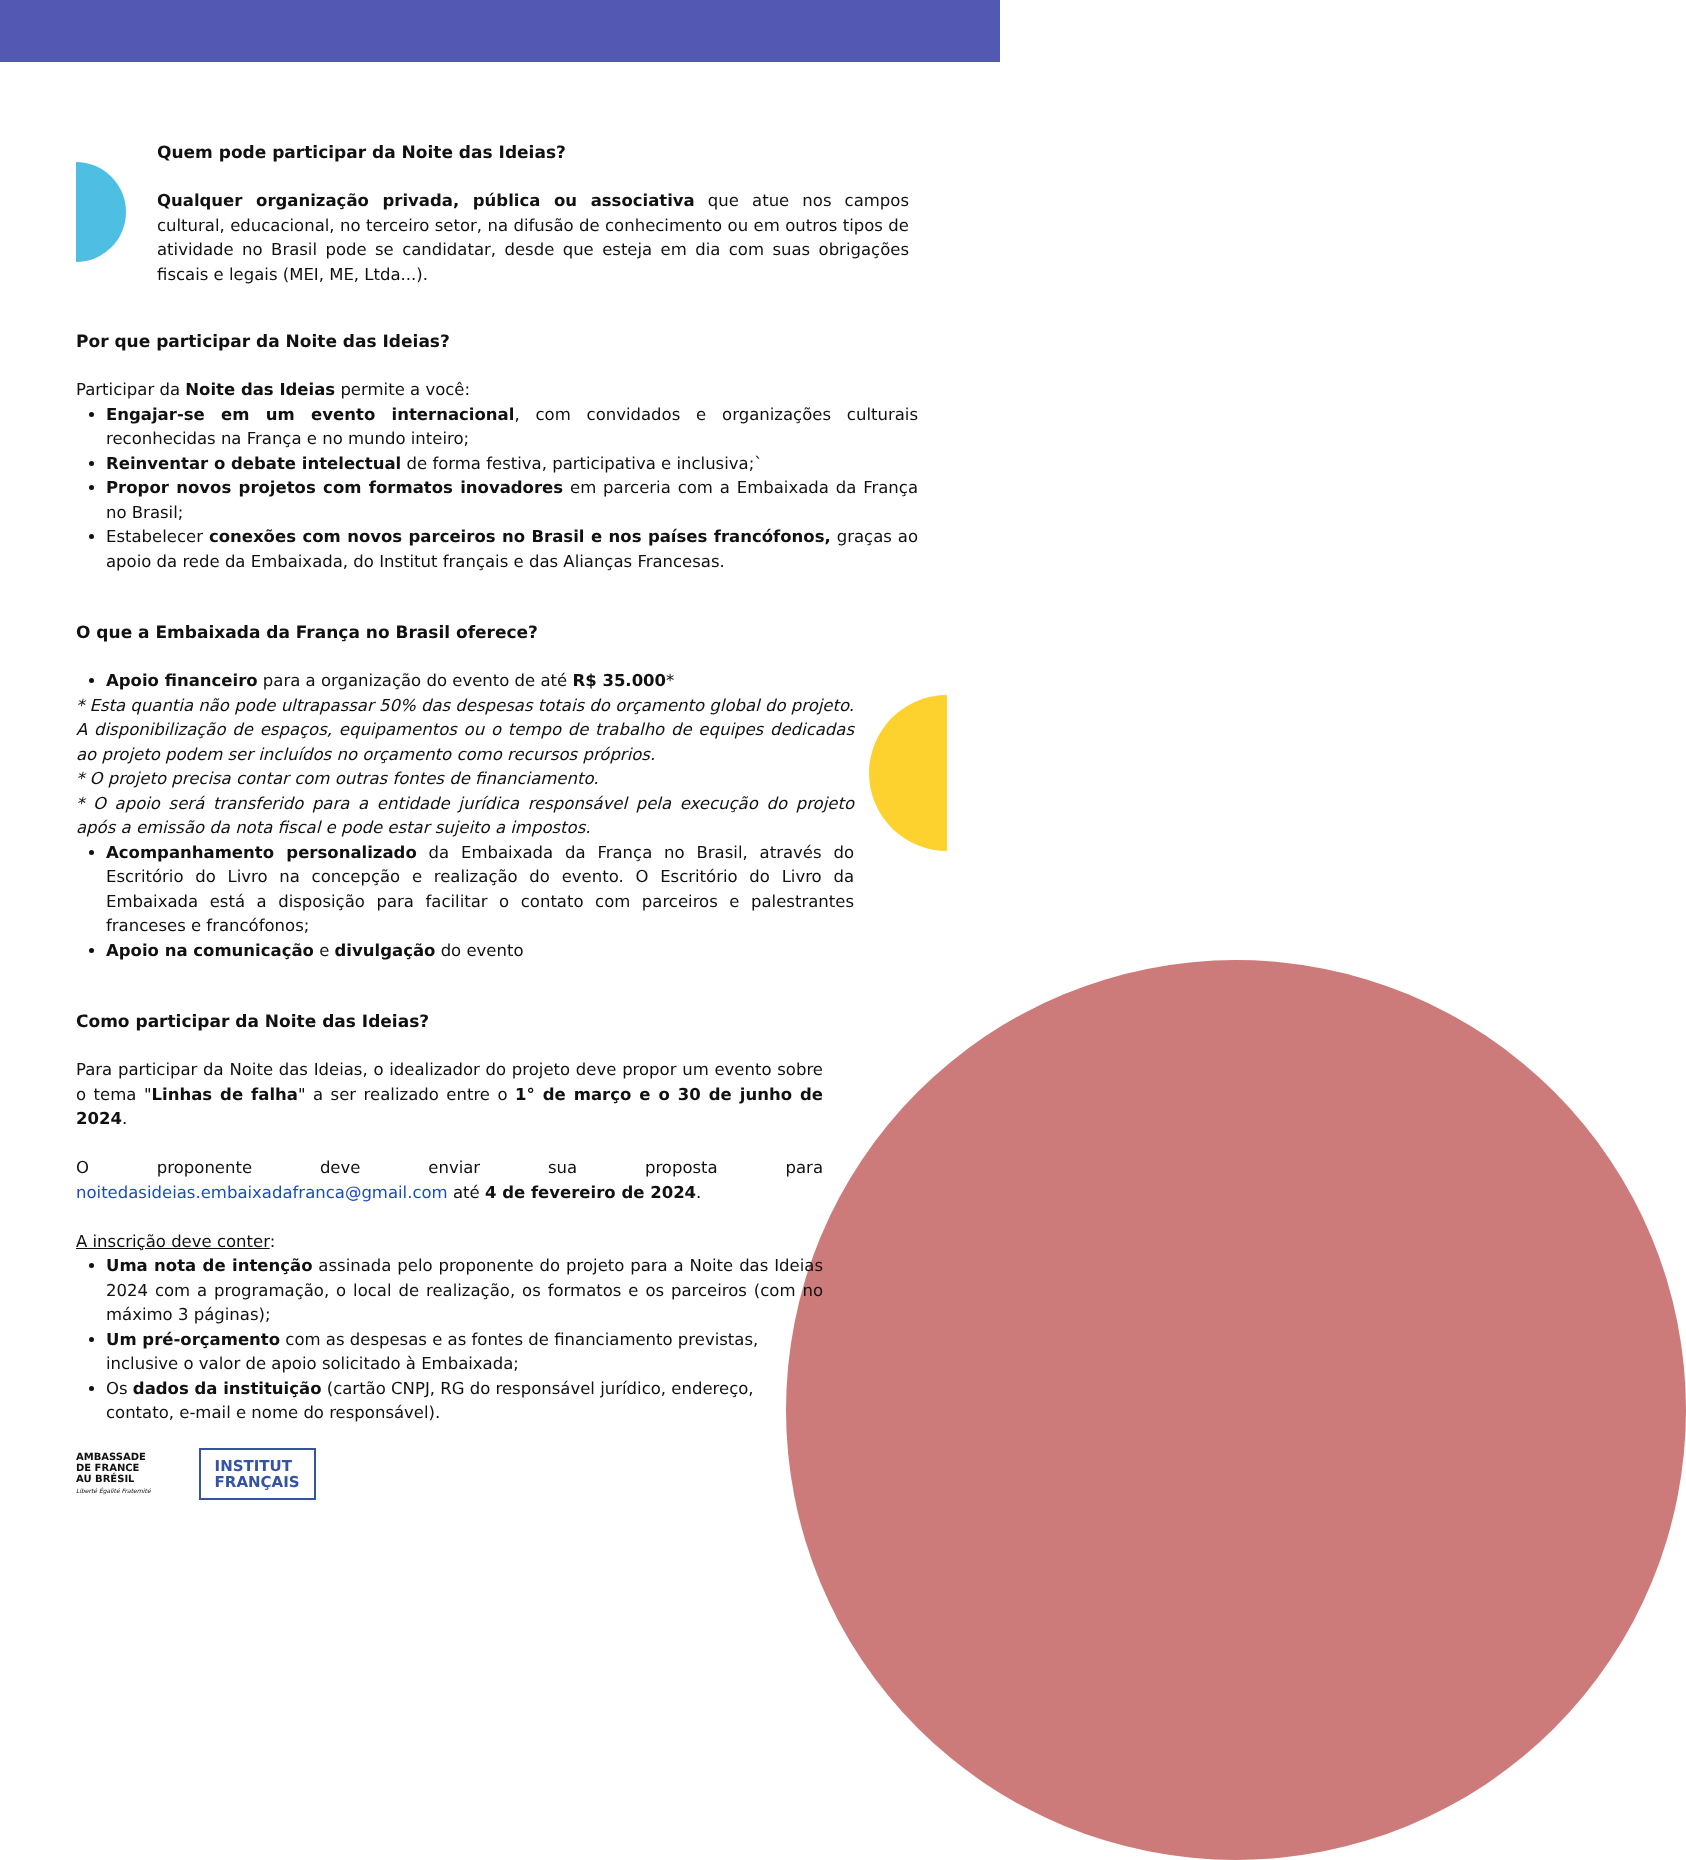Quem pode participar da Noite das Ideias?
Qualquer organização privada, pública ou associativa que atue nos campos cultural, educacional, no terceiro setor, na difusão de conhecimento ou em outros tipos de atividade no Brasil pode se candidatar, desde que esteja em dia com suas obrigações fiscais e legais (MEI, ME, Ltda...).
Por que participar da Noite das Ideias?
Participar da Noite das Ideias permite a você:
Engajar-se em um evento internacional, com convidados e organizações culturais reconhecidas na França e no mundo inteiro;
Reinventar o debate intelectual de forma festiva, participativa e inclusiva;`
Propor novos projetos com formatos inovadores em parceria com a Embaixada da França no Brasil;
Estabelecer conexões com novos parceiros no Brasil e nos países francófonos, graças ao apoio da rede da Embaixada, do Institut français e das Alianças Francesas.
O que a Embaixada da França no Brasil oferece?
Apoio financeiro para a organização do evento de até R$ 35.000*
* Esta quantia não pode ultrapassar 50% das despesas totais do orçamento global do projeto. A disponibilização de espaços, equipamentos ou o tempo de trabalho de equipes dedicadas ao projeto podem ser incluídos no orçamento como recursos próprios.
* O projeto precisa contar com outras fontes de financiamento.
* O apoio será transferido para a entidade jurídica responsável pela execução do projeto após a emissão da nota fiscal e pode estar sujeito a impostos.
Acompanhamento personalizado da Embaixada da França no Brasil, através do Escritório do Livro na concepção e realização do evento. O Escritório do Livro da Embaixada está a disposição para facilitar o contato com parceiros e palestrantes franceses e francófonos;
Apoio na comunicação e divulgação do evento
Como participar da Noite das Ideias?
Para participar da Noite das Ideias, o idealizador do projeto deve propor um evento sobre o tema "Linhas de falha" a ser realizado entre o 1° de março e o 30 de junho de 2024.
O proponente deve enviar sua proposta para noitedasideias.embaixadafranca@gmail.com até 4 de fevereiro de 2024.
A inscrição deve conter:
Uma nota de intenção assinada pelo proponente do projeto para a Noite das Ideias 2024 com a programação, o local de realização, os formatos e os parceiros (com no máximo 3 páginas);
Um pré-orçamento com as despesas e as fontes de financiamento previstas, inclusive o valor de apoio solicitado à Embaixada;
Os dados da instituição (cartão CNPJ, RG do responsável jurídico, endereço, contato, e-mail e nome do responsável).
AMBASSADE
DE FRANCE
AU BRÉSIL
Liberté Égalité Fraternité
INSTITUT
FRANÇAIS